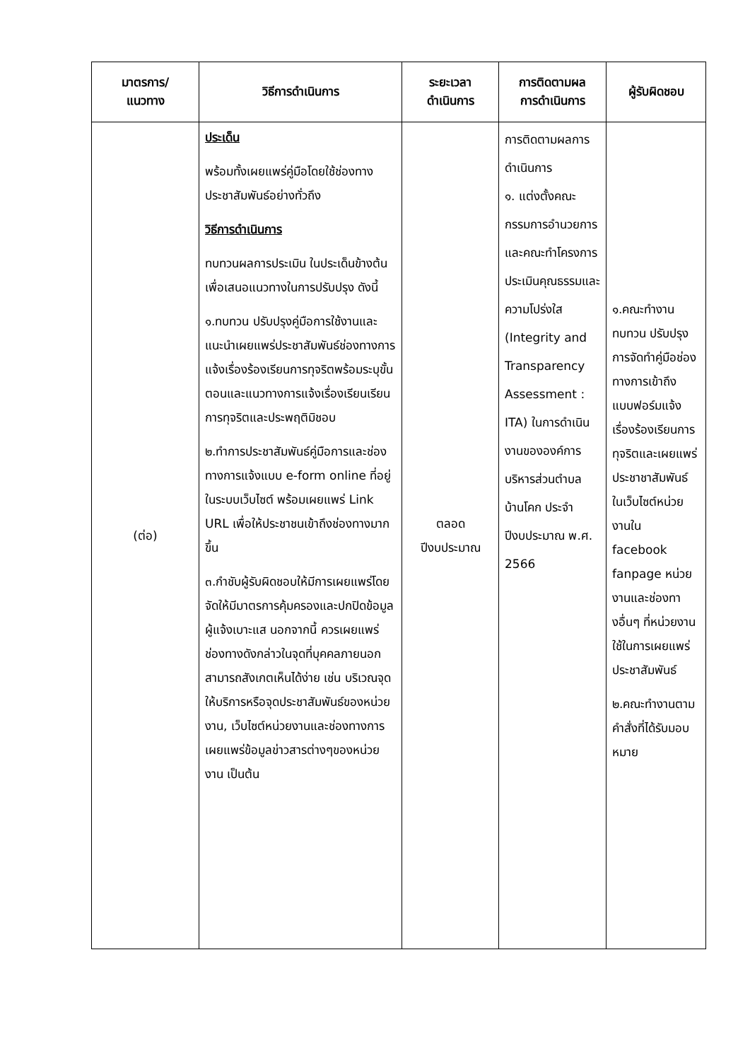| มาตรการ/ แนวทาง | วิธีการดำเนินการ | ระยะเวลา ดำเนินการ | การติดตามผล การดำเนินการ | ผู้รับผิดชอบ |
| --- | --- | --- | --- | --- |
| (ต่อ) | ประเด็น พร้อมทั้งเผยแพร่คู่มือโดยใช้ช่องทางประชาสัมพันธ์อย่างทั่วถึง วิธีการดำเนินการ ทบทวนผลการประเมิน ในประเด็นข้างต้น เพื่อเสนอแนวทางในการปรับปรุง ดังนี้ ๑.ทบทวน ปรับปรุงคู่มือการใช้งานและแนะนำเผยแพร่ประชาสัมพันธ์ช่องทางการแจ้งเรื่องร้องเรียนการทุจริตพร้อมระบุขั้นตอนและแนวทางการแจ้งเรื่องเรียนเรียนการทุจริตและประพฤติมิชอบ ๒.ทำการประชาสัมพันธ์คู่มือการและช่องทางการแจ้งแบบ e-form online ที่อยู่ในระบบเว็บไซต์ พร้อมเผยแพร่ Link URL เพื่อให้ประชาชนเข้าถึงช่องทางมากขึ้น ๓.กำชับผู้รับผิดชอบให้มีการเผยแพร่โดยจัดให้มีมาตรการคุ้มครองและปกปิดข้อมูลผู้แจ้งเบาะแส นอกจากนี้ ควรเผยแพร่ช่องทางดังกล่าวในจุดที่บุคคลภายนอกสามารถสังเกตเห็นได้ง่าย เช่น บริเวณจุดให้บริการหรือจุดประชาสัมพันธ์ของหน่วยงาน, เว็บไซต์หน่วยงานและช่องทางการเผยแพร่ข้อมูลข่าวสารต่างๆของหน่วยงาน เป็นต้น | ตลอด ปีงบประมาณ | การติดตามผลการดำเนินการ ๑. แต่งตั้งคณะกรรมการอำนวยการและคณะทำโครงการประเมินคุณธรรมและความโปร่งใส (Integrity and Transparency Assessment : ITA) ในการดำเนินงานขององค์การบริหารส่วนตำบลบ้านโคก ประจำปีงบประมาณ พ.ศ. 2566 | ๑.คณะทำงานทบทวน ปรับปรุงการจัดทำคู่มือช่องทางการเข้าถึง แบบฟอร์มแจ้งเรื่องร้องเรียนการทุจริตและเผยแพร่ประชาชาสัมพันธ์ ในเว็บไซต์หน่วยงานใน facebook fanpage หน่วยงานและช่องทางอื่นๆ ที่หน่วยงานใช้ในการเผยแพร่ประชาสัมพันธ์ ๒.คณะทำงานตามคำสั่งที่ได้รับมอบหมาย |